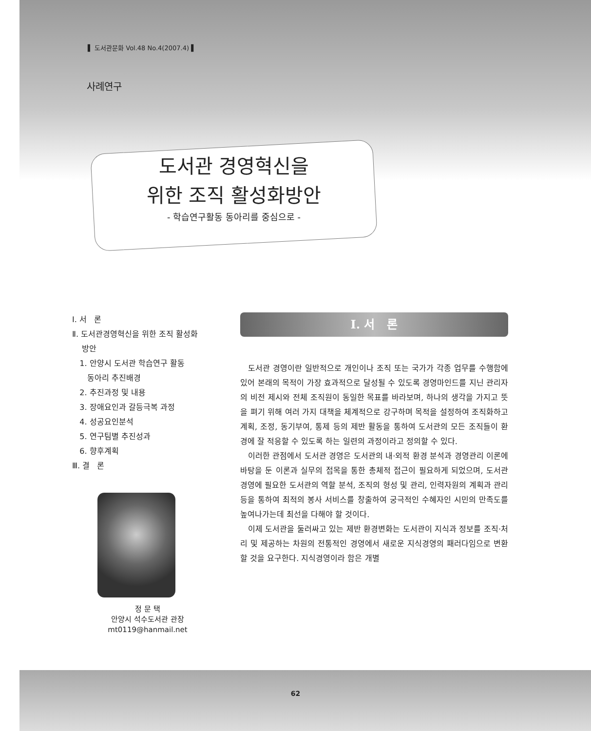▌ 도서관문화 Vol.48 No.4(2007.4) ▌
사례연구
도서관 경영혁신을
위한 조직 활성화방안
- 학습연구활동 동아리를 중심으로 -
Ⅰ. 서 론
Ⅱ. 도서관경영혁신을 위한 조직 활성화
방안
1. 안양시 도서관 학습연구 활동
동아리 추진배경
2. 추진과정 및 내용
3. 장애요인과 갈등극복 과정
4. 성공요인분석
5. 연구팀별 추진성과
6. 향후계획
Ⅲ. 결 론
정 문 택
안양시 석수도서관 관장
mt0119@hanmail.net
Ⅰ. 서 론
도서관 경영이란 일반적으로 개인이나 조직 또는 국가가 각종 업무를 수행함에 있어 본래의 목적이 가장 효과적으로 달성될 수 있도록 경영마인드를 지닌 관리자의 비전 제시와 전체 조직원이 동일한 목표를 바라보며, 하나의 생각을 가지고 뜻을 펴기 위해 여러 가지 대책을 체계적으로 강구하며 목적을 설정하여 조직화하고 계획, 조정, 동기부여, 통제 등의 제반 활동을 통하여 도서관의 모든 조직들이 환경에 잘 적응할 수 있도록 하는 일련의 과정이라고 정의할 수 있다.
이러한 관점에서 도서관 경영은 도서관의 내·외적 환경 분석과 경영관리 이론에 바탕을 둔 이론과 실무의 접목을 통한 총체적 접근이 필요하게 되었으며, 도서관경영에 필요한 도서관의 역할 분석, 조직의 형성 및 관리, 인력자원의 계획과 관리 등을 통하여 최적의 봉사 서비스를 창출하여 궁극적인 수혜자인 시민의 만족도를 높여나가는데 최선을 다해야 할 것이다.
이제 도서관을 둘러싸고 있는 제반 환경변화는 도서관이 지식과 정보를 조직·처리 및 제공하는 차원의 전통적인 경영에서 새로운 지식경영의 패러다임으로 변환할 것을 요구한다. 지식경영이라 함은 개별
62